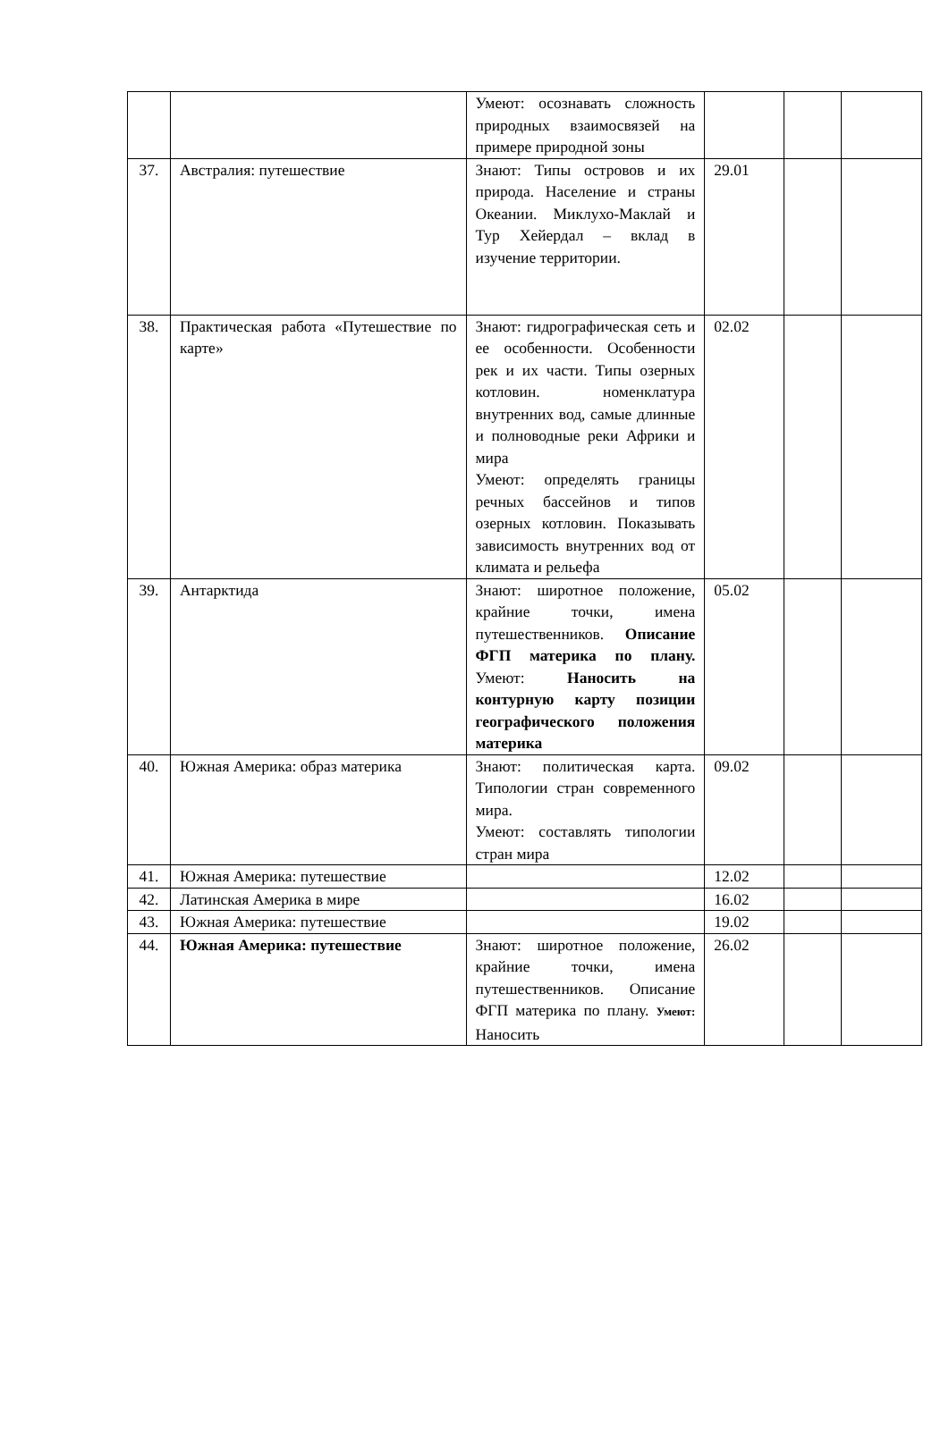| | | Умеют: осознавать сложность природных взаимосвязей на примере природной зоны | | | |
| 37. | Австралия: путешествие | Знают: Типы островов и их природа. Население и страны Океании. Миклухо-Маклай и Тур Хейердал – вклад в изучение территории. | 29.01 | | |
| 38. | Практическая работа «Путешествие по карте» | Знают: гидрографическая сеть и ее особенности. Особенности рек и их части. Типы озерных котловин. номенклатура внутренних вод, самые длинные и полноводные реки Африки и мира Умеют: определять границы речных бассейнов и типов озерных котловин. Показывать зависимость внутренних вод от климата и рельефа | 02.02 | | |
| 39. | Антарктида | Знают: широтное положение, крайние точки, имена путешественников. Описание ФГП материка по плану. Умеют: Наносить на контурную карту позиции географического положения материка | 05.02 | | |
| 40. | Южная Америка: образ материка | Знают: политическая карта. Типологии стран современного мира. Умеют: составлять типологии стран мира | 09.02 | | |
| 41. | Южная Америка: путешествие | | 12.02 | | |
| 42. | Латинская Америка в мире | | 16.02 | | |
| 43. | Южная Америка: путешествие | | 19.02 | | |
| 44. | Южная Америка: путешествие | Знают: широтное положение, крайние точки, имена путешественников. Описание ФГП материка по плану. Умеют: Наносить | 26.02 | | |